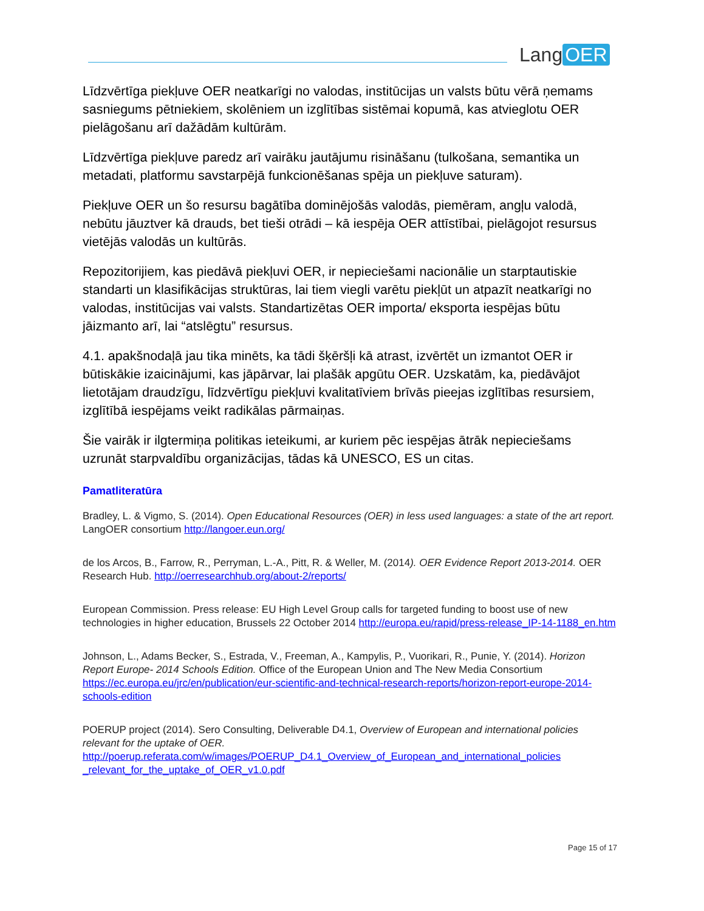Lang OER
Līdzvērtīga piekļuve OER neatkarīgi no valodas, institūcijas un valsts būtu vērā ņemams sasniegums pētniekiem, skolēniem un izglītības sistēmai kopumā, kas atvieglotu OER pielāgošanu arī dažādām kultūrām.
Līdzvērtīga piekļuve paredz arī vairāku jautājumu risināšanu (tulkošana, semantika un metadati, platformu savstarpējā funkcionēšanas spēja un piekļuve saturam).
Piekļuve OER un šo resursu bagātība dominējošās valodās, piemēram, angļu valodā, nebūtu jāuztver kā drauds, bet tieši otrādi – kā iespēja OER attīstībai, pielāgojot resursus vietējās valodās un kultūrās.
Repozitorijiem, kas piedāvā piekļuvi OER, ir nepieciešami nacionālie un starptautiskie standarti un klasifikācijas struktūras, lai tiem viegli varētu piekļūt un atpazīt neatkarīgi no valodas, institūcijas vai valsts. Standartizētas OER importa/ eksporta iespējas būtu jāizmanto arī, lai “atslēgtu” resursus.
4.1. apakšnodaļā jau tika minēts, ka tādi šķēršļi kā atrast, izvērtēt un izmantot OER ir būtiskākie izaicinājumi, kas jāpārvar, lai plašāk apgūtu OER. Uzskatām, ka, piedāvājot lietotājam draudzīgu, līdzvērtīgu piekļuvi kvalitatīviem brīvās pieejas izglītības resursiem, izglītībā iespējams veikt radikālas pārmaiņas.
Šie vairāk ir ilgtermiņa politikas ieteikumi, ar kuriem pēc iespējas ātrāk nepieciešams uzrunāt starpvaldību organizācijas, tādas kā UNESCO, ES un citas.
Pamatliteratūra
Bradley, L. & Vigmo, S. (2014). Open Educational Resources (OER) in less used languages: a state of the art report. LangOER consortium http://langoer.eun.org/
de los Arcos, B., Farrow, R., Perryman, L.-A., Pitt, R. & Weller, M. (2014). OER Evidence Report 2013-2014. OER Research Hub. http://oerresearchhub.org/about-2/reports/
European Commission. Press release: EU High Level Group calls for targeted funding to boost use of new technologies in higher education, Brussels 22 October 2014 http://europa.eu/rapid/press-release_IP-14-1188_en.htm
Johnson, L., Adams Becker, S., Estrada, V., Freeman, A., Kampylis, P., Vuorikari, R., Punie, Y. (2014). Horizon Report Europe- 2014 Schools Edition. Office of the European Union and The New Media Consortium https://ec.europa.eu/jrc/en/publication/eur-scientific-and-technical-research-reports/horizon-report-europe-2014-schools-edition
POERUP project (2014). Sero Consulting, Deliverable D4.1, Overview of European and international policies relevant for the uptake of OER. http://poerup.referata.com/w/images/POERUP_D4.1_Overview_of_European_and_international_policies _relevant_for_the_uptake_of_OER_v1.0.pdf
Page 15 of 17